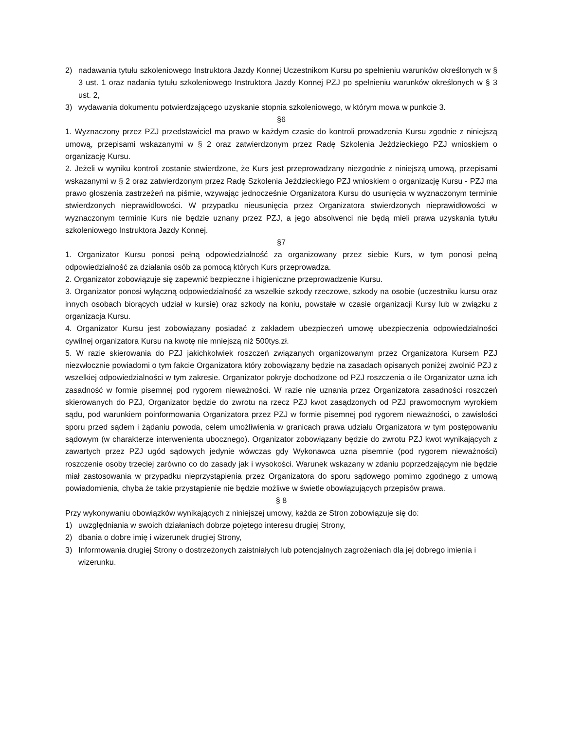2) nadawania tytułu szkoleniowego Instruktora Jazdy Konnej Uczestnikom Kursu po spełnieniu warunków określonych w § 3 ust. 1 oraz nadania tytułu szkoleniowego Instruktora Jazdy Konnej PZJ po spełnieniu warunków określonych w § 3 ust. 2,
3) wydawania dokumentu potwierdzającego uzyskanie stopnia szkoleniowego, w którym mowa w punkcie 3.
§6
1. Wyznaczony przez PZJ przedstawiciel ma prawo w każdym czasie do kontroli prowadzenia Kursu zgodnie z niniejszą umową, przepisami wskazanymi w § 2 oraz zatwierdzonym przez Radę Szkolenia Jeździeckiego PZJ wnioskiem o organizację Kursu.
2. Jeżeli w wyniku kontroli zostanie stwierdzone, że Kurs jest przeprowadzany niezgodnie z niniejszą umową, przepisami wskazanymi w § 2 oraz zatwierdzonym przez Radę Szkolenia Jeździeckiego PZJ wnioskiem o organizację Kursu - PZJ ma prawo głoszenia zastrzeżeń na piśmie, wzywając jednocześnie Organizatora Kursu do usunięcia w wyznaczonym terminie stwierdzonych nieprawidłowości. W przypadku nieusunięcia przez Organizatora stwierdzonych nieprawidłowości w wyznaczonym terminie Kurs nie będzie uznany przez PZJ, a jego absolwenci nie będą mieli prawa uzyskania tytułu szkoleniowego Instruktora Jazdy Konnej.
§7
1. Organizator Kursu ponosi pełną odpowiedzialność za organizowany przez siebie Kurs, w tym ponosi pełną odpowiedzialność za działania osób za pomocą których Kurs przeprowadza.
2. Organizator zobowiązuje się zapewnić bezpieczne i higieniczne przeprowadzenie Kursu.
3. Organizator ponosi wyłączną odpowiedzialność za wszelkie szkody rzeczowe, szkody na osobie (uczestniku kursu oraz innych osobach biorących udział w kursie) oraz szkody na koniu, powstałe w czasie organizacji Kursy lub w związku z organizacja Kursu.
4. Organizator Kursu jest zobowiązany posiadać z zakładem ubezpieczeń umowę ubezpieczenia odpowiedzialności cywilnej organizatora Kursu na kwotę nie mniejszą niż 500tys.zł.
5. W razie skierowania do PZJ jakichkolwiek roszczeń związanych organizowanym przez Organizatora Kursem PZJ niezwłocznie powiadomi o tym fakcie Organizatora który zobowiązany będzie na zasadach opisanych poniżej zwolnić PZJ z wszelkiej odpowiedzialności w tym zakresie. Organizator pokryje dochodzone od PZJ roszczenia o ile Organizator uzna ich zasadność w formie pisemnej pod rygorem nieważności. W razie nie uznania przez Organizatora zasadności roszczeń skierowanych do PZJ, Organizator będzie do zwrotu na rzecz PZJ kwot zasądzonych od PZJ prawomocnym wyrokiem sądu, pod warunkiem poinformowania Organizatora przez PZJ w formie pisemnej pod rygorem nieważności, o zawisłości sporu przed sądem i żądaniu powoda, celem umożliwienia w granicach prawa udziału Organizatora w tym postępowaniu sądowym (w charakterze interwenienta ubocznego). Organizator zobowiązany będzie do zwrotu PZJ kwot wynikających z zawartych przez PZJ ugód sądowych jedynie wówczas gdy Wykonawca uzna pisemnie (pod rygorem nieważności) roszczenie osoby trzeciej zarówno co do zasady jak i wysokości. Warunek wskazany w zdaniu poprzedzającym nie będzie miał zastosowania w przypadku nieprzystąpienia przez Organizatora do sporu sądowego pomimo zgodnego z umową powiadomienia, chyba że takie przystąpienie nie będzie możliwe w świetle obowiązujących przepisów prawa.
§ 8
Przy wykonywaniu obowiązków wynikających z niniejszej umowy, każda ze Stron zobowiązuje się do:
1) uwzględniania w swoich działaniach dobrze pojętego interesu drugiej Strony,
2) dbania o dobre imię i wizerunek drugiej Strony,
3) Informowania drugiej Strony o dostrzeżonych zaistniałych lub potencjalnych zagrożeniach dla jej dobrego imienia i wizerunku.